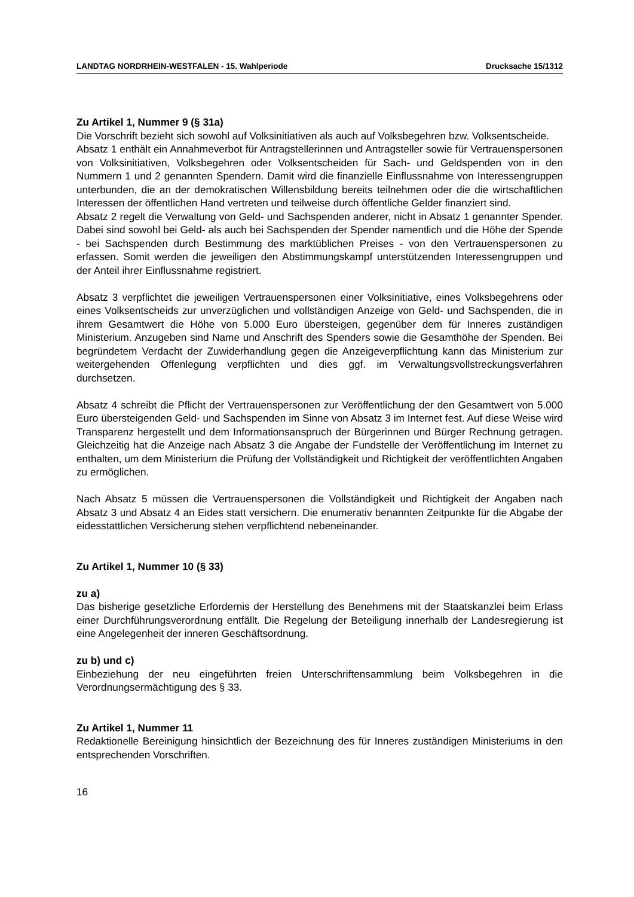LANDTAG NORDRHEIN-WESTFALEN - 15. Wahlperiode Drucksache 15/1312
Zu Artikel 1, Nummer 9 (§ 31a)
Die Vorschrift bezieht sich sowohl auf Volksinitiativen als auch auf Volksbegehren bzw. Volksentscheide.
Absatz 1 enthält ein Annahmeverbot für Antragstellerinnen und Antragsteller sowie für Vertrauenspersonen von Volksinitiativen, Volksbegehren oder Volksentscheiden für Sach- und Geldspenden von in den Nummern 1 und 2 genannten Spendern. Damit wird die finanzielle Einflussnahme von Interessengruppen unterbunden, die an der demokratischen Willensbildung bereits teilnehmen oder die die wirtschaftlichen Interessen der öffentlichen Hand vertreten und teilweise durch öffentliche Gelder finanziert sind.
Absatz 2 regelt die Verwaltung von Geld- und Sachspenden anderer, nicht in Absatz 1 genannter Spender. Dabei sind sowohl bei Geld- als auch bei Sachspenden der Spender namentlich und die Höhe der Spende - bei Sachspenden durch Bestimmung des marktüblichen Preises - von den Vertrauenspersonen zu erfassen. Somit werden die jeweiligen den Abstimmungskampf unterstützenden Interessengruppen und der Anteil ihrer Einflussnahme registriert.
Absatz 3 verpflichtet die jeweiligen Vertrauenspersonen einer Volksinitiative, eines Volksbegehrens oder eines Volksentscheids zur unverzüglichen und vollständigen Anzeige von Geld- und Sachspenden, die in ihrem Gesamtwert die Höhe von 5.000 Euro übersteigen, gegenüber dem für Inneres zuständigen Ministerium. Anzugeben sind Name und Anschrift des Spenders sowie die Gesamthöhe der Spenden. Bei begründetem Verdacht der Zuwiderhandlung gegen die Anzeigeverpflichtung kann das Ministerium zur weitergehenden Offenlegung verpflichten und dies ggf. im Verwaltungsvollstreckungsverfahren durchsetzen.
Absatz 4 schreibt die Pflicht der Vertrauenspersonen zur Veröffentlichung der den Gesamtwert von 5.000 Euro übersteigenden Geld- und Sachspenden im Sinne von Absatz 3 im Internet fest. Auf diese Weise wird Transparenz hergestellt und dem Informationsanspruch der Bürgerinnen und Bürger Rechnung getragen. Gleichzeitig hat die Anzeige nach Absatz 3 die Angabe der Fundstelle der Veröffentlichung im Internet zu enthalten, um dem Ministerium die Prüfung der Vollständigkeit und Richtigkeit der veröffentlichten Angaben zu ermöglichen.
Nach Absatz 5 müssen die Vertrauenspersonen die Vollständigkeit und Richtigkeit der Angaben nach Absatz 3 und Absatz 4 an Eides statt versichern. Die enumerativ benannten Zeitpunkte für die Abgabe der eidesstattlichen Versicherung stehen verpflichtend nebeneinander.
Zu Artikel 1, Nummer 10 (§ 33)
zu a)
Das bisherige gesetzliche Erfordernis der Herstellung des Benehmens mit der Staatskanzlei beim Erlass einer Durchführungsverordnung entfällt. Die Regelung der Beteiligung innerhalb der Landesregierung ist eine Angelegenheit der inneren Geschäftsordnung.
zu b) und c)
Einbeziehung der neu eingeführten freien Unterschriftensammlung beim Volksbegehren in die Verordnungsermächtigung des § 33.
Zu Artikel 1, Nummer 11
Redaktionelle Bereinigung hinsichtlich der Bezeichnung des für Inneres zuständigen Ministeriums in den entsprechenden Vorschriften.
16